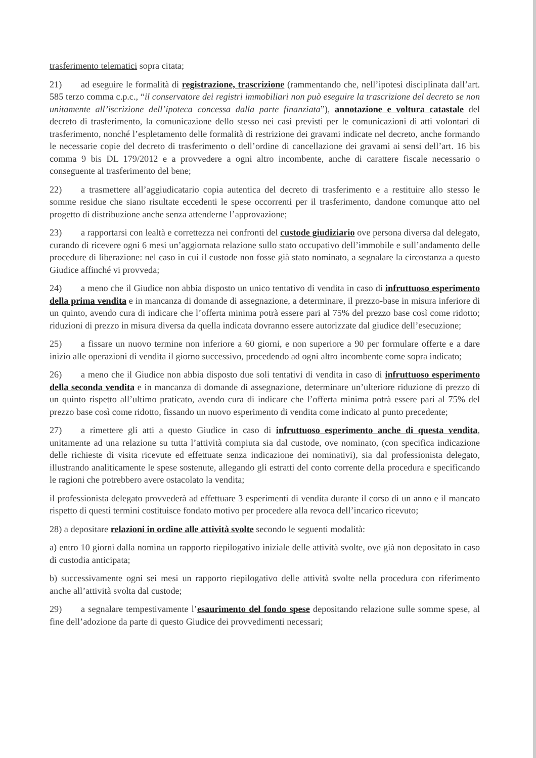trasferimento telematici sopra citata;
21) ad eseguire le formalità di registrazione, trascrizione (rammentando che, nell’ipotesi disciplinata dall’art. 585 terzo comma c.p.c., “il conservatore dei registri immobiliari non può eseguire la trascrizione del decreto se non unitamente all’iscrizione dell’ipoteca concessa dalla parte finanziata”), annotazione e voltura catastale del decreto di trasferimento, la comunicazione dello stesso nei casi previsti per le comunicazioni di atti volontari di trasferimento, nonché l’espletamento delle formalità di restrizione dei gravami indicate nel decreto, anche formando le necessarie copie del decreto di trasferimento o dell’ordine di cancellazione dei gravami ai sensi dell’art. 16 bis comma 9 bis DL 179/2012 e a provvedere a ogni altro incombente, anche di carattere fiscale necessario o conseguente al trasferimento del bene;
22) a trasmettere all’aggiudicatario copia autentica del decreto di trasferimento e a restituire allo stesso le somme residue che siano risultate eccedenti le spese occorrenti per il trasferimento, dandone comunque atto nel progetto di distribuzione anche senza attenderne l’approvazione;
23) a rapportarsi con lealtà e correttezza nei confronti del custode giudiziario ove persona diversa dal delegato, curando di ricevere ogni 6 mesi un’aggiornata relazione sullo stato occupativo dell’immobile e sull’andamento delle procedure di liberazione: nel caso in cui il custode non fosse già stato nominato, a segnalare la circostanza a questo Giudice affinché vi provveda;
24) a meno che il Giudice non abbia disposto un unico tentativo di vendita in caso di infruttuoso esperimento della prima vendita e in mancanza di domande di assegnazione, a determinare, il prezzo-base in misura inferiore di un quinto, avendo cura di indicare che l’offerta minima potrà essere pari al 75% del prezzo base così come ridotto; riduzioni di prezzo in misura diversa da quella indicata dovranno essere autorizzate dal giudice dell’esecuzione;
25) a fissare un nuovo termine non inferiore a 60 giorni, e non superiore a 90 per formulare offerte e a dare inizio alle operazioni di vendita il giorno successivo, procedendo ad ogni altro incombente come sopra indicato;
26) a meno che il Giudice non abbia disposto due soli tentativi di vendita in caso di infruttuoso esperimento della seconda vendita e in mancanza di domande di assegnazione, determinare un’ulteriore riduzione di prezzo di un quinto rispetto all’ultimo praticato, avendo cura di indicare che l’offerta minima potrà essere pari al 75% del prezzo base così come ridotto, fissando un nuovo esperimento di vendita come indicato al punto precedente;
27) a rimettere gli atti a questo Giudice in caso di infruttuoso esperimento anche di questa vendita, unitamente ad una relazione su tutta l’attività compiuta sia dal custode, ove nominato, (con specifica indicazione delle richieste di visita ricevute ed effettuate senza indicazione dei nominativi), sia dal professionista delegato, illustrando analiticamente le spese sostenute, allegando gli estratti del conto corrente della procedura e specificando le ragioni che potrebbero avere ostacolato la vendita;
il professionista delegato provvederà ad effettuare 3 esperimenti di vendita durante il corso di un anno e il mancato rispetto di questi termini costituisce fondato motivo per procedere alla revoca dell’incarico ricevuto;
28) a depositare relazioni in ordine alle attività svolte secondo le seguenti modalità:
a) entro 10 giorni dalla nomina un rapporto riepilogativo iniziale delle attività svolte, ove già non depositato in caso di custodia anticipata;
b) successivamente ogni sei mesi un rapporto riepilogativo delle attività svolte nella procedura con riferimento anche all’attività svolta dal custode;
29) a segnalare tempestivamente l’esaurimento del fondo spese depositando relazione sulle somme spese, al fine dell’adozione da parte di questo Giudice dei provvedimenti necessari;